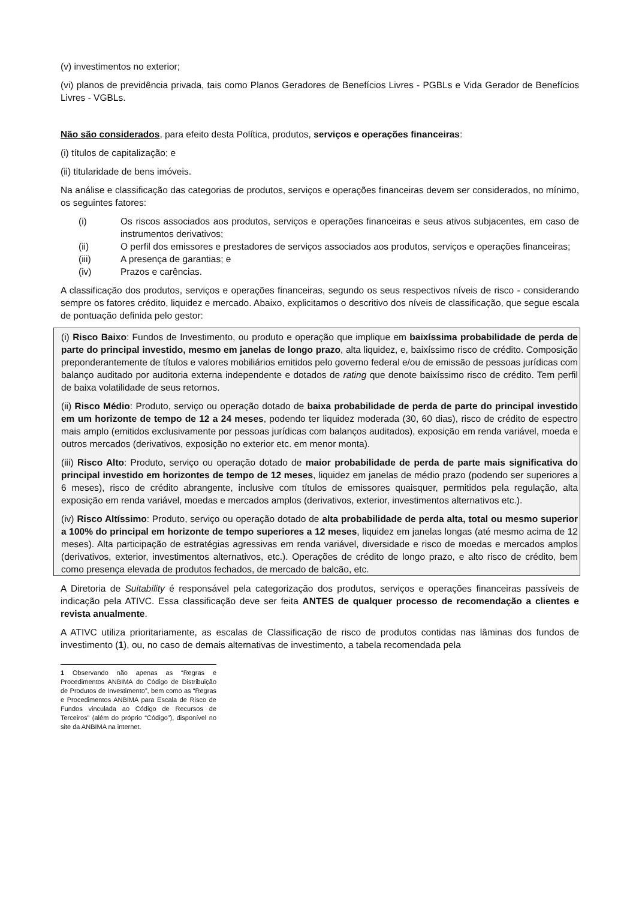(v) investimentos no exterior;
(vi) planos de previdência privada, tais como Planos Geradores de Benefícios Livres - PGBLs e Vida Gerador de Benefícios Livres - VGBLs.
Não são considerados, para efeito desta Política, produtos, serviços e operações financeiras:
(i) títulos de capitalização; e
(ii) titularidade de bens imóveis.
Na análise e classificação das categorias de produtos, serviços e operações financeiras devem ser considerados, no mínimo, os seguintes fatores:
(i) Os riscos associados aos produtos, serviços e operações financeiras e seus ativos subjacentes, em caso de instrumentos derivativos;
(ii) O perfil dos emissores e prestadores de serviços associados aos produtos, serviços e operações financeiras;
(iii) A presença de garantias; e
(iv) Prazos e carências.
A classificação dos produtos, serviços e operações financeiras, segundo os seus respectivos níveis de risco - considerando sempre os fatores crédito, liquidez e mercado. Abaixo, explicitamos o descritivo dos níveis de classificação, que segue escala de pontuação definida pelo gestor:
(i) Risco Baixo: Fundos de Investimento, ou produto e operação que implique em baixíssima probabilidade de perda de parte do principal investido, mesmo em janelas de longo prazo, alta liquidez, e, baixíssimo risco de crédito. Composição preponderantemente de títulos e valores mobiliários emitidos pelo governo federal e/ou de emissão de pessoas jurídicas com balanço auditado por auditoria externa independente e dotados de rating que denote baixíssimo risco de crédito. Tem perfil de baixa volatilidade de seus retornos.
(ii) Risco Médio: Produto, serviço ou operação dotado de baixa probabilidade de perda de parte do principal investido em um horizonte de tempo de 12 a 24 meses, podendo ter liquidez moderada (30, 60 dias), risco de crédito de espectro mais amplo (emitidos exclusivamente por pessoas jurídicas com balanços auditados), exposição em renda variável, moeda e outros mercados (derivativos, exposição no exterior etc. em menor monta).
(iii) Risco Alto: Produto, serviço ou operação dotado de maior probabilidade de perda de parte mais significativa do principal investido em horizontes de tempo de 12 meses, liquidez em janelas de médio prazo (podendo ser superiores a 6 meses), risco de crédito abrangente, inclusive com títulos de emissores quaisquer, permitidos pela regulação, alta exposição em renda variável, moedas e mercados amplos (derivativos, exterior, investimentos alternativos etc.).
(iv) Risco Altíssimo: Produto, serviço ou operação dotado de alta probabilidade de perda alta, total ou mesmo superior a 100% do principal em horizonte de tempo superiores a 12 meses, liquidez em janelas longas (até mesmo acima de 12 meses). Alta participação de estratégias agressivas em renda variável, diversidade e risco de moedas e mercados amplos (derivativos, exterior, investimentos alternativos, etc.). Operações de crédito de longo prazo, e alto risco de crédito, bem como presença elevada de produtos fechados, de mercado de balcão, etc.
A Diretoria de Suitability é responsável pela categorização dos produtos, serviços e operações financeiras passíveis de indicação pela ATIVC. Essa classificação deve ser feita ANTES de qualquer processo de recomendação a clientes e revista anualmente.
A ATIVC utiliza prioritariamente, as escalas de Classificação de risco de produtos contidas nas lâminas dos fundos de investimento (1), ou, no caso de demais alternativas de investimento, a tabela recomendada pela
1 Observando não apenas as “Regras e Procedimentos ANBIMA do Código de Distribuição de Produtos de Investimento”, bem como as “Regras e Procedimentos ANBIMA para Escala de Risco de Fundos vinculada ao Código de Recursos de Terceiros” (além do próprio “Código”), disponível no site da ANBIMA na internet.